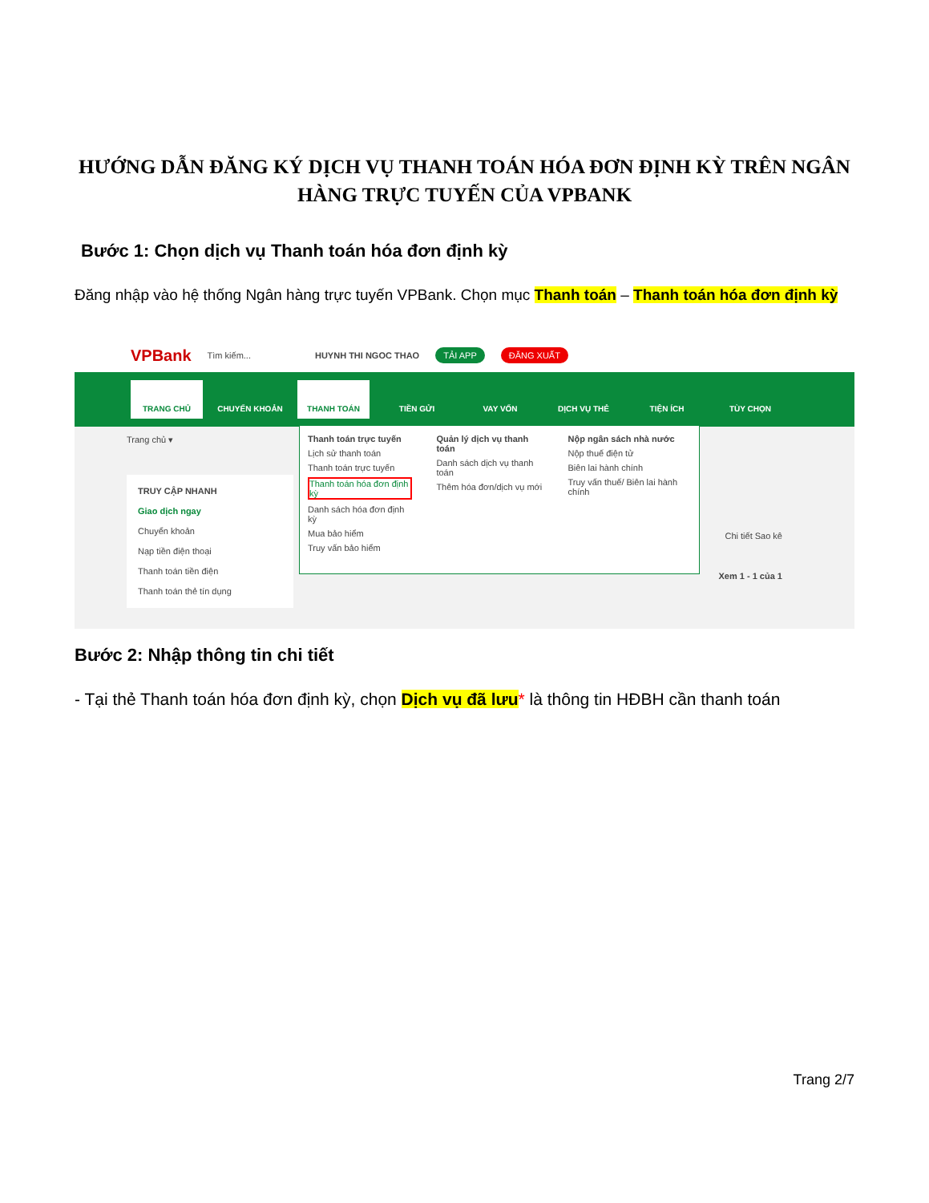HƯỚNG DẪN ĐĂNG KÝ DỊCH VỤ THANH TOÁN HÓA ĐƠN ĐỊNH KỲ TRÊN NGÂN HÀNG TRỰC TUYẾN CỦA VPBANK
Bước 1: Chọn dịch vụ Thanh toán hóa đơn định kỳ
Đăng nhập vào hệ thống Ngân hàng trực tuyến VPBank. Chọn mục Thanh toán – Thanh toán hóa đơn định kỳ
VPBank Tìm kiếm... HUYNH THI NGOC THAO TẢI APP ĐĂNG XUẤT
TRANG CHỦ CHUYỂN KHOẢN THANH TOÁN TIỀN GỬI VAY VỐN DỊCH VỤ THẺ TIỆN ÍCH TÙY CHỌN
Trang chủ ▾
TRUY CẬP NHANH
Giao dịch ngay
Chuyển khoản
Nạp tiền điện thoại
Thanh toán tiền điện
Thanh toán thẻ tín dụng
Thanh toán trực tuyến
Lịch sử thanh toán
Thanh toán trực tuyến
Thanh toán hóa đơn định kỳ
Danh sách hóa đơn định kỳ
Mua bảo hiểm
Truy vấn bảo hiểm
Quản lý dịch vụ thanh toán
Danh sách dịch vụ thanh toán
Thêm hóa đơn/dịch vụ mới
Nộp ngân sách nhà nước
Nộp thuế điện tử
Biên lai hành chính
Truy vấn thuế/ Biên lai hành chính
Chi tiết Sao kê
Xem 1 - 1 của 1
Bước 2: Nhập thông tin chi tiết
- Tại thẻ Thanh toán hóa đơn định kỳ, chọn Dịch vụ đã lưu* là thông tin HĐBH cần thanh toán
Trang 2/7